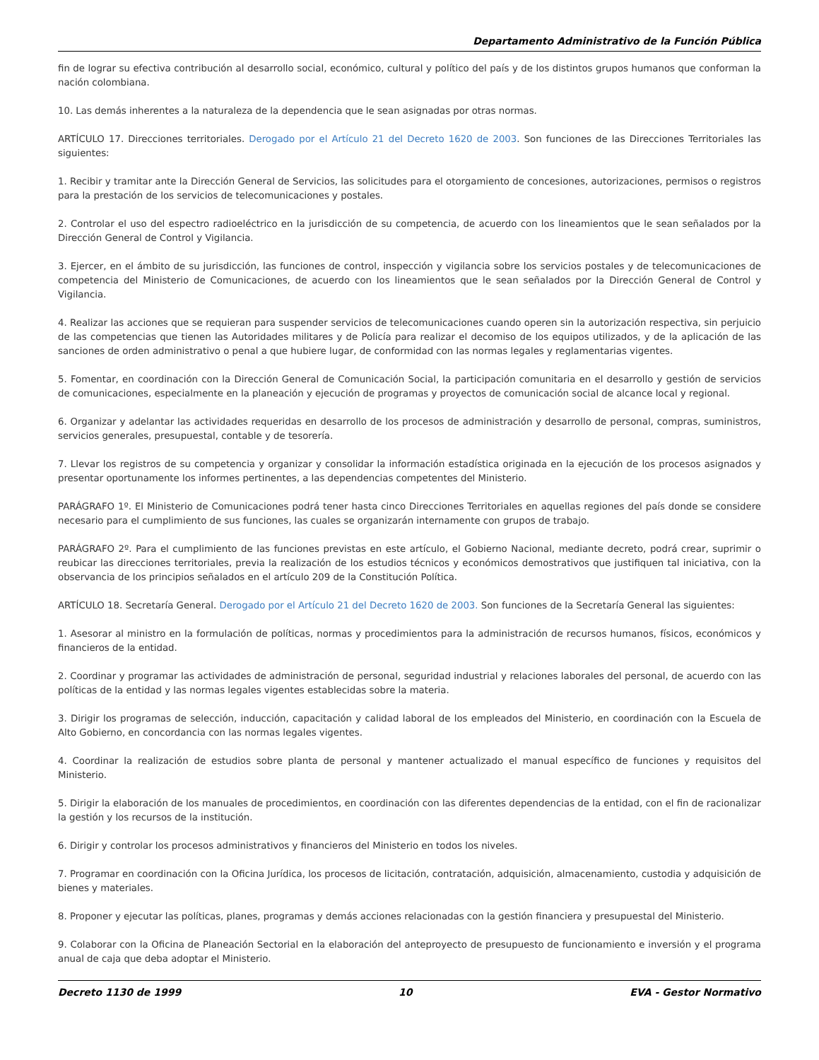Departamento Administrativo de la Función Pública
fin de lograr su efectiva contribución al desarrollo social, económico, cultural y político del país y de los distintos grupos humanos que conforman la nación colombiana.
10. Las demás inherentes a la naturaleza de la dependencia que le sean asignadas por otras normas.
ARTÍCULO 17. Direcciones territoriales. Derogado por el Artículo 21 del Decreto 1620 de 2003. Son funciones de las Direcciones Territoriales las siguientes:
1. Recibir y tramitar ante la Dirección General de Servicios, las solicitudes para el otorgamiento de concesiones, autorizaciones, permisos o registros para la prestación de los servicios de telecomunicaciones y postales.
2. Controlar el uso del espectro radioeléctrico en la jurisdicción de su competencia, de acuerdo con los lineamientos que le sean señalados por la Dirección General de Control y Vigilancia.
3. Ejercer, en el ámbito de su jurisdicción, las funciones de control, inspección y vigilancia sobre los servicios postales y de telecomunicaciones de competencia del Ministerio de Comunicaciones, de acuerdo con los lineamientos que le sean señalados por la Dirección General de Control y Vigilancia.
4. Realizar las acciones que se requieran para suspender servicios de telecomunicaciones cuando operen sin la autorización respectiva, sin perjuicio de las competencias que tienen las Autoridades militares y de Policía para realizar el decomiso de los equipos utilizados, y de la aplicación de las sanciones de orden administrativo o penal a que hubiere lugar, de conformidad con las normas legales y reglamentarias vigentes.
5. Fomentar, en coordinación con la Dirección General de Comunicación Social, la participación comunitaria en el desarrollo y gestión de servicios de comunicaciones, especialmente en la planeación y ejecución de programas y proyectos de comunicación social de alcance local y regional.
6. Organizar y adelantar las actividades requeridas en desarrollo de los procesos de administración y desarrollo de personal, compras, suministros, servicios generales, presupuestal, contable y de tesorería.
7. Llevar los registros de su competencia y organizar y consolidar la información estadística originada en la ejecución de los procesos asignados y presentar oportunamente los informes pertinentes, a las dependencias competentes del Ministerio.
PARÁGRAFO 1º. El Ministerio de Comunicaciones podrá tener hasta cinco Direcciones Territoriales en aquellas regiones del país donde se considere necesario para el cumplimiento de sus funciones, las cuales se organizarán internamente con grupos de trabajo.
PARÁGRAFO 2º. Para el cumplimiento de las funciones previstas en este artículo, el Gobierno Nacional, mediante decreto, podrá crear, suprimir o reubicar las direcciones territoriales, previa la realización de los estudios técnicos y económicos demostrativos que justifiquen tal iniciativa, con la observancia de los principios señalados en el artículo 209 de la Constitución Política.
ARTÍCULO 18. Secretaría General. Derogado por el Artículo 21 del Decreto 1620 de 2003. Son funciones de la Secretaría General las siguientes:
1. Asesorar al ministro en la formulación de políticas, normas y procedimientos para la administración de recursos humanos, físicos, económicos y financieros de la entidad.
2. Coordinar y programar las actividades de administración de personal, seguridad industrial y relaciones laborales del personal, de acuerdo con las políticas de la entidad y las normas legales vigentes establecidas sobre la materia.
3. Dirigir los programas de selección, inducción, capacitación y calidad laboral de los empleados del Ministerio, en coordinación con la Escuela de Alto Gobierno, en concordancia con las normas legales vigentes.
4. Coordinar la realización de estudios sobre planta de personal y mantener actualizado el manual específico de funciones y requisitos del Ministerio.
5. Dirigir la elaboración de los manuales de procedimientos, en coordinación con las diferentes dependencias de la entidad, con el fin de racionalizar la gestión y los recursos de la institución.
6. Dirigir y controlar los procesos administrativos y financieros del Ministerio en todos los niveles.
7. Programar en coordinación con la Oficina Jurídica, los procesos de licitación, contratación, adquisición, almacenamiento, custodia y adquisición de bienes y materiales.
8. Proponer y ejecutar las políticas, planes, programas y demás acciones relacionadas con la gestión financiera y presupuestal del Ministerio.
9. Colaborar con la Oficina de Planeación Sectorial en la elaboración del anteproyecto de presupuesto de funcionamiento e inversión y el programa anual de caja que deba adoptar el Ministerio.
Decreto 1130 de 1999 10 EVA - Gestor Normativo